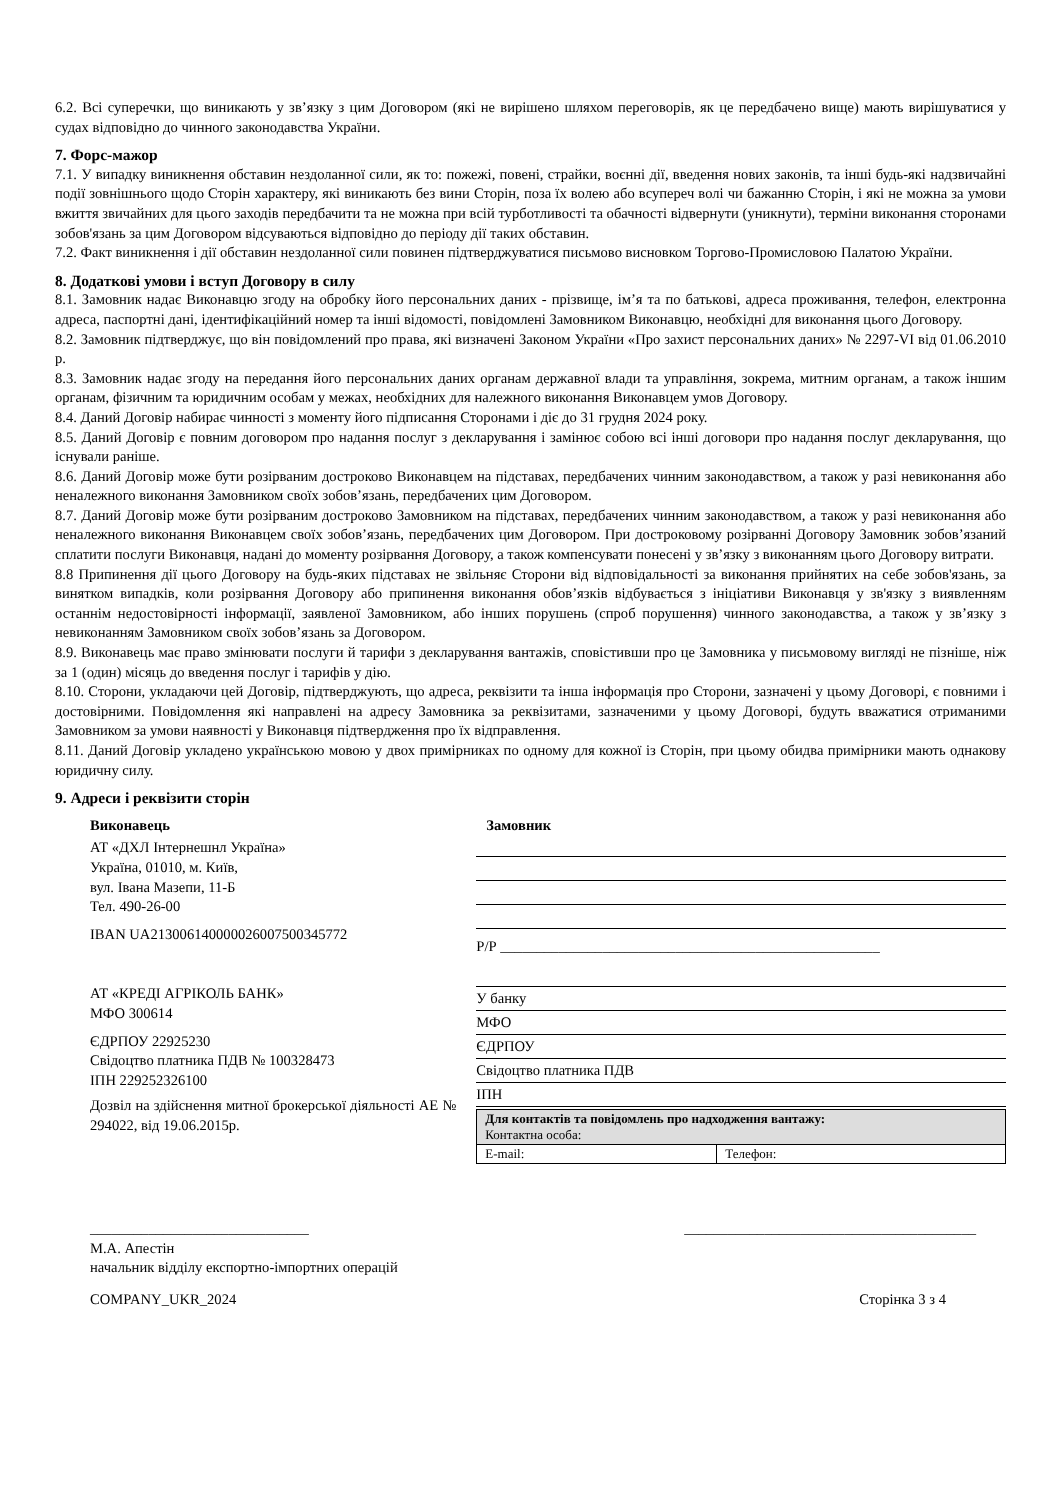6.2. Всі суперечки, що виникають у зв’язку з цим Договором (які не вирішено шляхом переговорів, як це передбачено вище) мають вирішуватися у судах відповідно до чинного законодавства України.
7. Форс-мажор
7.1. У випадку виникнення обставин нездоланної сили, як то: пожежі, повені, страйки, воєнні дії, введення нових законів, та інші будь-які надзвичайні події зовнішнього щодо Сторін характеру, які виникають без вини Сторін, поза їх волею або всупереч волі чи бажанню Сторін, і які не можна за умови вжиття звичайних для цього заходів передбачити та не можна при всій турботливості та обачності відвернути (уникнути), терміни виконання сторонами зобов'язань за цим Договором відсуваються відповідно до періоду дії таких обставин.
7.2. Факт виникнення і дії обставин нездоланної сили повинен підтверджуватися письмово висновком Торгово-Промисловою Палатою України.
8. Додаткові умови і вступ Договору в силу
8.1. Замовник надає Виконавцю згоду на обробку його персональних даних - прізвище, ім’я та по батькові, адреса проживання, телефон, електронна адреса, паспортні дані, ідентифікаційний номер та інші відомості, повідомлені Замовником Виконавцю, необхідні для виконання цього Договору.
8.2. Замовник підтверджує, що він повідомлений про права, які визначені Законом України «Про захист персональних даних» № 2297-VI від 01.06.2010 р.
8.3. Замовник надає згоду на передання його персональних даних органам державної влади та управління, зокрема, митним органам, а також іншим органам, фізичним та юридичним особам у межах, необхідних для належного виконання Виконавцем умов Договору.
8.4. Даний Договір набирає чинності з моменту його підписання Сторонами і діє до 31 грудня 2024 року.
8.5. Даний Договір є повним договором про надання послуг з декларування і замінює собою всі інші договори про надання послуг декларування, що існували раніше.
8.6. Даний Договір може бути розірваним достроково Виконавцем на підставах, передбачених чинним законодавством, а також у разі невиконання або неналежного виконання Замовником своїх зобов’язань, передбачених цим Договором.
8.7. Даний Договір може бути розірваним достроково Замовником на підставах, передбачених чинним законодавством, а також у разі невиконання або неналежного виконання Виконавцем своїх зобов’язань, передбачених цим Договором. При достроковому розірванні Договору Замовник зобов’язаний сплатити послуги Виконавця, надані до моменту розірвання Договору, а також компенсувати понесені у зв’язку з виконанням цього Договору витрати.
8.8 Припинення дії цього Договору на будь-яких підставах не звільняє Сторони від відповідальності за виконання прийнятих на себе зобов'язань, за винятком випадків, коли розірвання Договору або припинення виконання обов’язків відбувається з ініціативи Виконавця у зв'язку з виявленням останнім недостовірності інформації, заявленої Замовником, або інших порушень (спроб порушення) чинного законодавства, а також у зв’язку з невиконанням Замовником своїх зобов’язань за Договором.
8.9. Виконавець має право змінювати послуги й тарифи з декларування вантажів, сповістивши про це Замовника у письмовому вигляді не пізніше, ніж за 1 (один) місяць до введення послуг і тарифів у дію.
8.10. Сторони, укладаючи цей Договір, підтверджують, що адреса, реквізити та інша інформація про Сторони, зазначені у цьому Договорі, є повними і достовірними. Повідомлення які направлені на адресу Замовника за реквізитами, зазначеними у цьому Договорі, будуть вважатися отриманими Замовником за умови наявності у Виконавця підтвердження про їх відправлення.
8.11. Даний Договір укладено українською мовою у двох примірниках по одному для кожної із Сторін, при цьому обидва примірники мають однакову юридичну силу.
9. Адреси і реквізити сторін
Виконавець
АТ «ДХЛ Інтернешнл Україна»
Україна, 01010, м. Київ,
вул. Івана Мазепи, 11-Б
Тел. 490-26-00
IBAN UA213006140000026007500345772
АТ «КРЕДІ АГРІКОЛЬ БАНК»
МФО 300614
ЄДРПОУ 22925230
Свідоцтво платника ПДВ № 100328473
ІПН 229252326100
Дозвіл на здійснення митної брокерської діяльності АЕ № 294022, від 19.06.2015р.
Замовник
Р/Р ____________________________________________________
У банку
МФО
ЄДРПОУ
Свідоцтво платника ПДВ
ІПН
| Для контактів та повідомлень про надходження вантажу: Контактна особа: | |
| E-mail: | Телефон: |
______________________________ ________________________________________
М.А. Апестін
начальник відділу експортно-імпортних операцій
COMPANY_UKR_2024 Сторінка 3 з 4